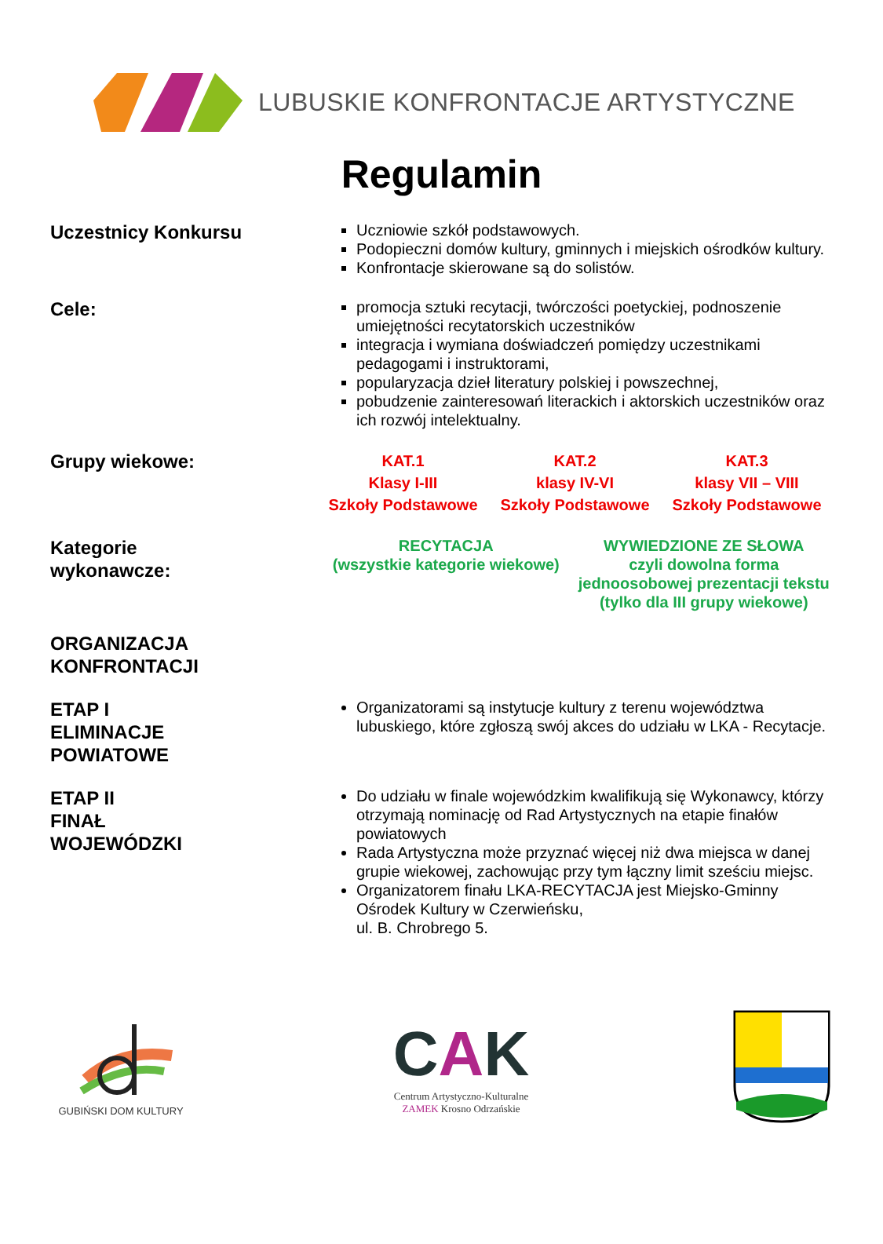LUBUSKIE KONFRONTACJE ARTYSTYCZNE
Regulamin
Uczestnicy Konkursu
Uczniowie szkół podstawowych.
Podopieczni domów kultury, gminnych i miejskich ośrodków kultury.
Konfrontacje skierowane są do solistów.
Cele:
promocja sztuki recytacji, twórczości poetyckiej, podnoszenie umiejętności recytatorskich uczestników
integracja i wymiana doświadczeń pomiędzy uczestnikami pedagogami i instruktorami,
popularyzacja dzieł literatury polskiej i powszechnej,
pobudzenie zainteresowań literackich i aktorskich uczestników oraz ich rozwój intelektualny.
Grupy wiekowe:
KAT.1
Klasy I-III
Szkoły Podstawowe
KAT.2
klasy IV-VI
Szkoły Podstawowe
KAT.3
klasy VII – VIII
Szkoły Podstawowe
Kategorie
wykonawcze:
RECYTACJA
(wszystkie kategorie wiekowe)
WYWIEDZIONE ZE SŁOWA
czyli dowolna forma
jednoosobowej prezentacji tekstu
(tylko dla III grupy wiekowe)
ORGANIZACJA
KONFRONTACJI
ETAP I
ELIMINACJE
POWIATOWE
Organizatorami są instytucje kultury z terenu województwa lubuskiego, które zgłoszą swój akces do udziału w LKA - Recytacje.
ETAP II
FINAŁ
WOJEWÓDZKI
Do udziału w finale wojewódzkim kwalifikują się Wykonawcy, którzy otrzymają nominację od Rad Artystycznych na etapie finałów powiatowych
Rada Artystyczna może przyznać więcej niż dwa miejsca w danej grupie wiekowej, zachowując przy tym łączny limit sześciu miejsc.
Organizatorem finału LKA-RECYTACJA jest Miejsko-Gminny Ośrodek Kultury w Czerwieńsku,
ul. B. Chrobrego 5.
GUBIŃSKI DOM KULTURY
CAK
Centrum Artystyczno-Kulturalne
ZAMEK Krosno Odrzańskie